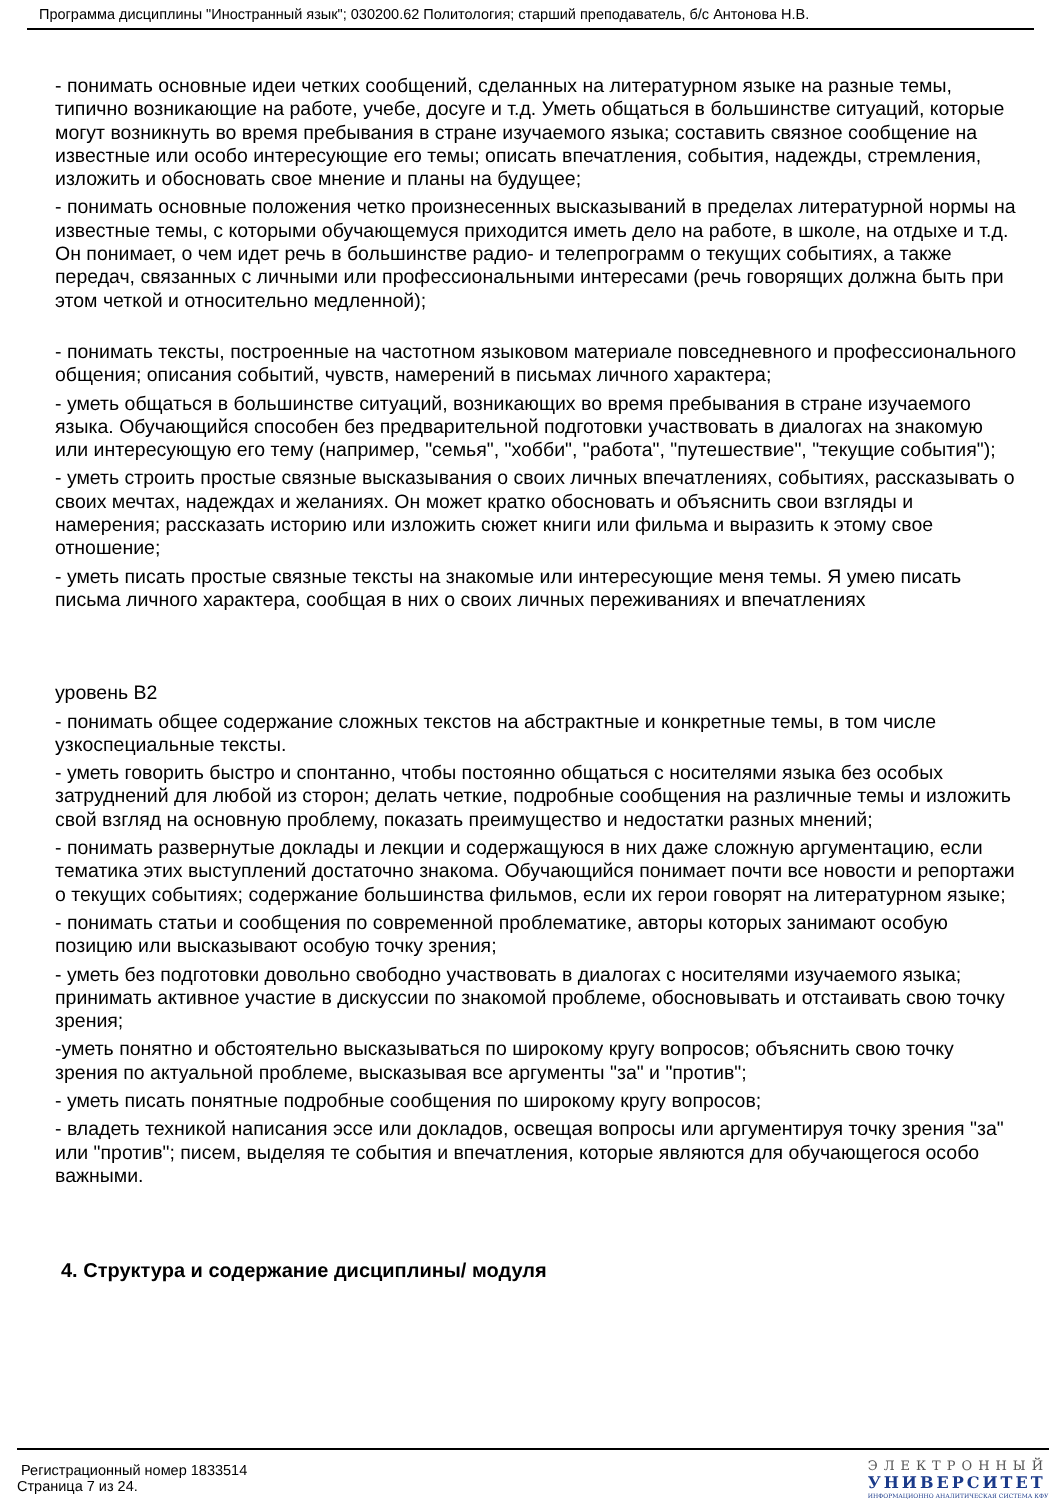Программа дисциплины "Иностранный язык"; 030200.62 Политология; старший преподаватель, б/с Антонова Н.В.
- понимать основные идеи четких сообщений, сделанных на литературном языке на разные темы, типично возникающие на работе, учебе, досуге и т.д. Уметь общаться в большинстве ситуаций, которые могут возникнуть во время пребывания в стране изучаемого языка; составить связное сообщение на известные или особо интересующие его темы; описать впечатления, события, надежды, стремления, изложить и обосновать свое мнение и планы на будущее;
- понимать основные положения четко произнесенных высказываний в пределах литературной нормы на известные темы, с которыми обучающемуся приходится иметь дело на работе, в школе, на отдыхе и т.д. Он понимает, о чем идет речь в большинстве радио- и телепрограмм о текущих событиях, а также передач, связанных с личными или профессиональными интересами (речь говорящих должна быть при этом четкой и относительно медленной);
- понимать тексты, построенные на частотном языковом материале повседневного и профессионального общения; описания событий, чувств, намерений в письмах личного характера;
- уметь общаться в большинстве ситуаций, возникающих во время пребывания в стране изучаемого языка. Обучающийся способен без предварительной подготовки участвовать в диалогах на знакомую или интересующую его тему (например, "семья", "хобби", "работа", "путешествие", "текущие события");
- уметь строить простые связные высказывания о своих личных впечатлениях, событиях, рассказывать о своих мечтах, надеждах и желаниях. Он может кратко обосновать и объяснить свои взгляды и намерения; рассказать историю или изложить сюжет книги или фильма и выразить к этому свое отношение;
- уметь писать простые связные тексты на знакомые или интересующие меня темы. Я умею писать письма личного характера, сообщая в них о своих личных переживаниях и впечатлениях
уровень B2
- понимать общее содержание сложных текстов на абстрактные и конкретные темы, в том числе узкоспециальные тексты.
- уметь говорить быстро и спонтанно, чтобы постоянно общаться с носителями языка без особых затруднений для любой из сторон; делать четкие, подробные сообщения на различные темы и изложить свой взгляд на основную проблему, показать преимущество и недостатки разных мнений;
- понимать развернутые доклады и лекции и содержащуюся в них даже сложную аргументацию, если тематика этих выступлений достаточно знакома. Обучающийся понимает почти все новости и репортажи о текущих событиях; содержание большинства фильмов, если их герои говорят на литературном языке;
- понимать статьи и сообщения по современной проблематике, авторы которых занимают особую позицию или высказывают особую точку зрения;
- уметь без подготовки довольно свободно участвовать в диалогах с носителями изучаемого языка; принимать активное участие в дискуссии по знакомой проблеме, обосновывать и отстаивать свою точку зрения;
-уметь понятно и обстоятельно высказываться по широкому кругу вопросов; объяснить свою точку зрения по актуальной проблеме, высказывая все аргументы "за" и "против";
- уметь писать понятные подробные сообщения по широкому кругу вопросов;
- владеть техникой написания эссе или докладов, освещая вопросы или аргументируя точку зрения "за" или "против"; писем, выделяя те события и впечатления, которые являются для обучающегося особо важными.
4. Структура и содержание дисциплины/ модуля
Регистрационный номер 1833514
Страница 7 из 24.
ЭЛЕКТРОННЫЙ
УНИВЕРСИТЕТ
ИНФОРМАЦИОННО АНАЛИТИЧЕСКАЯ СИСТЕМА КФУ